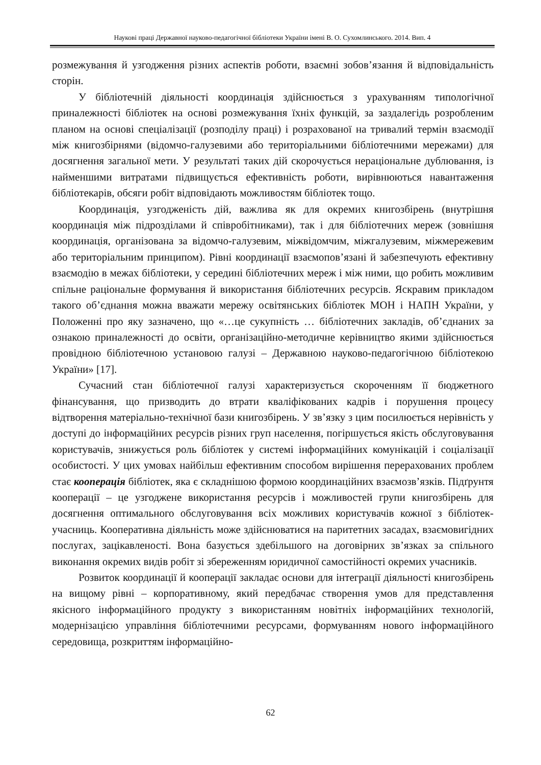Наукові праці Державної науково-педагогічної бібліотеки України імені В. О. Сухомлинського. 2014. Вип. 4
розмежування й узгодження різних аспектів роботи, взаємні зобов’язання й відповідальність сторін.
У бібліотечній діяльності координація здійснюється з урахуванням типологічної приналежності бібліотек на основі розмежування їхніх функцій, за заздалегідь розробленим планом на основі спеціалізації (розподілу праці) і розрахованої на тривалий термін взаємодії між книгозбірнями (відомчо-галузевими або територіальними бібліотечними мережами) для досягнення загальної мети. У результаті таких дій скорочується нераціональне дублювання, із найменшими витратами підвищується ефективність роботи, вирівнюються навантаження бібліотекарів, обсяги робіт відповідають можливостям бібліотек тощо.
Координація, узгодженість дій, важлива як для окремих книгозбірень (внутрішня координація між підрозділами й співробітниками), так і для бібліотечних мереж (зовнішня координація, організована за відомчо-галузевим, міжвідомчим, міжгалузевим, міжмережевим або територіальним принципом). Рівні координації взаємопов’язані й забезпечують ефективну взаємодію в межах бібліотеки, у середині бібліотечних мереж і між ними, що робить можливим спільне раціональне формування й використання бібліотечних ресурсів. Яскравим прикладом такого об’єднання можна вважати мережу освітянських бібліотек МОН і НАПН України, у Положенні про яку зазначено, що «…це сукупність … бібліотечних закладів, об’єднаних за ознакою приналежності до освіти, організаційно-методичне керівництво якими здійснюється провідною бібліотечною установою галузі – Державною науково-педагогічною бібліотекою України» [17].
Сучасний стан бібліотечної галузі характеризується скороченням її бюджетного фінансування, що призводить до втрати кваліфікованих кадрів і порушення процесу відтворення матеріально-технічної бази книгозбірень. У зв’язку з цим посилюється нерівність у доступі до інформаційних ресурсів різних груп населення, погіршується якість обслуговування користувачів, знижується роль бібліотек у системі інформаційних комунікацій і соціалізації особистості. У цих умовах найбільш ефективним способом вирішення перерахованих проблем стає кооперація бібліотек, яка є складнішою формою координаційних взаємозв’язків. Підґрунтя кооперації – це узгоджене використання ресурсів і можливостей групи книгозбірень для досягнення оптимального обслуговування всіх можливих користувачів кожної з бібліотек-учасниць. Кооперативна діяльність може здійснюватися на паритетних засадах, взаємовигідних послугах, зацікавленості. Вона базується здебільшого на договірних зв’язках за спільного виконання окремих видів робіт зі збереженням юридичної самостійності окремих учасників.
Розвиток координації й кооперації закладає основи для інтеграції діяльності книгозбірень на вищому рівні – корпоративному, який передбачає створення умов для представлення якісного інформаційного продукту з використанням новітніх інформаційних технологій, модернізацією управління бібліотечними ресурсами, формуванням нового інформаційного середовища, розкриттям інформаційно-
62